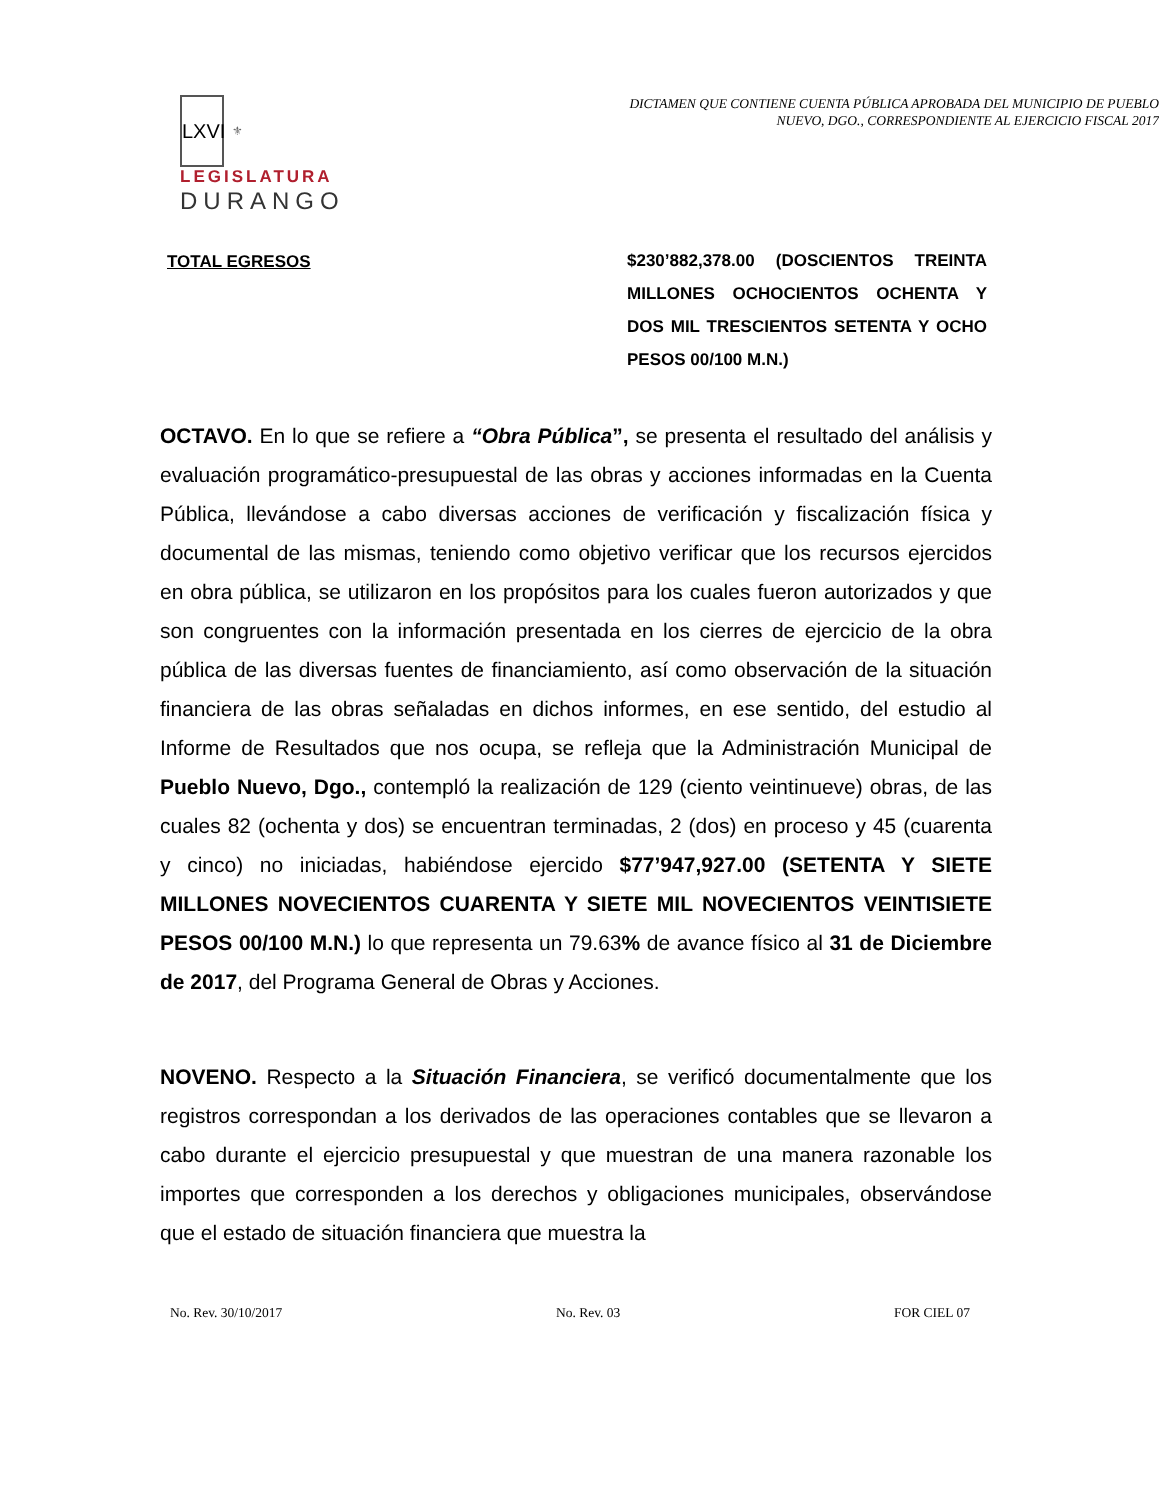LXVI
⚜
LEGISLATURA
DURANGO
DICTAMEN QUE CONTIENE CUENTA PÚBLICA APROBADA DEL MUNICIPIO DE PUEBLO NUEVO, DGO., CORRESPONDIENTE AL EJERCICIO FISCAL 2017
TOTAL EGRESOS
$230’882,378.00 (DOSCIENTOS TREINTA MILLONES OCHOCIENTOS OCHENTA Y DOS MIL TRESCIENTOS SETENTA Y OCHO PESOS 00/100 M.N.)
OCTAVO. En lo que se refiere a “Obra Pública”, se presenta el resultado del análisis y evaluación programático-presupuestal de las obras y acciones informadas en la Cuenta Pública, llevándose a cabo diversas acciones de verificación y fiscalización física y documental de las mismas, teniendo como objetivo verificar que los recursos ejercidos en obra pública, se utilizaron en los propósitos para los cuales fueron autorizados y que son congruentes con la información presentada en los cierres de ejercicio de la obra pública de las diversas fuentes de financiamiento, así como observación de la situación financiera de las obras señaladas en dichos informes, en ese sentido, del estudio al Informe de Resultados que nos ocupa, se refleja que la Administración Municipal de Pueblo Nuevo, Dgo., contempló la realización de 129 (ciento veintinueve) obras, de las cuales 82 (ochenta y dos) se encuentran terminadas, 2 (dos) en proceso y 45 (cuarenta y cinco) no iniciadas, habiéndose ejercido $77’947,927.00 (SETENTA Y SIETE MILLONES NOVECIENTOS CUARENTA Y SIETE MIL NOVECIENTOS VEINTISIETE PESOS 00/100 M.N.) lo que representa un 79.63% de avance físico al 31 de Diciembre de 2017, del Programa General de Obras y Acciones.
NOVENO. Respecto a la Situación Financiera, se verificó documentalmente que los registros correspondan a los derivados de las operaciones contables que se llevaron a cabo durante el ejercicio presupuestal y que muestran de una manera razonable los importes que corresponden a los derechos y obligaciones municipales, observándose que el estado de situación financiera que muestra la
No. Rev. 30/10/2017 No. Rev. 03 FOR CIEL 07